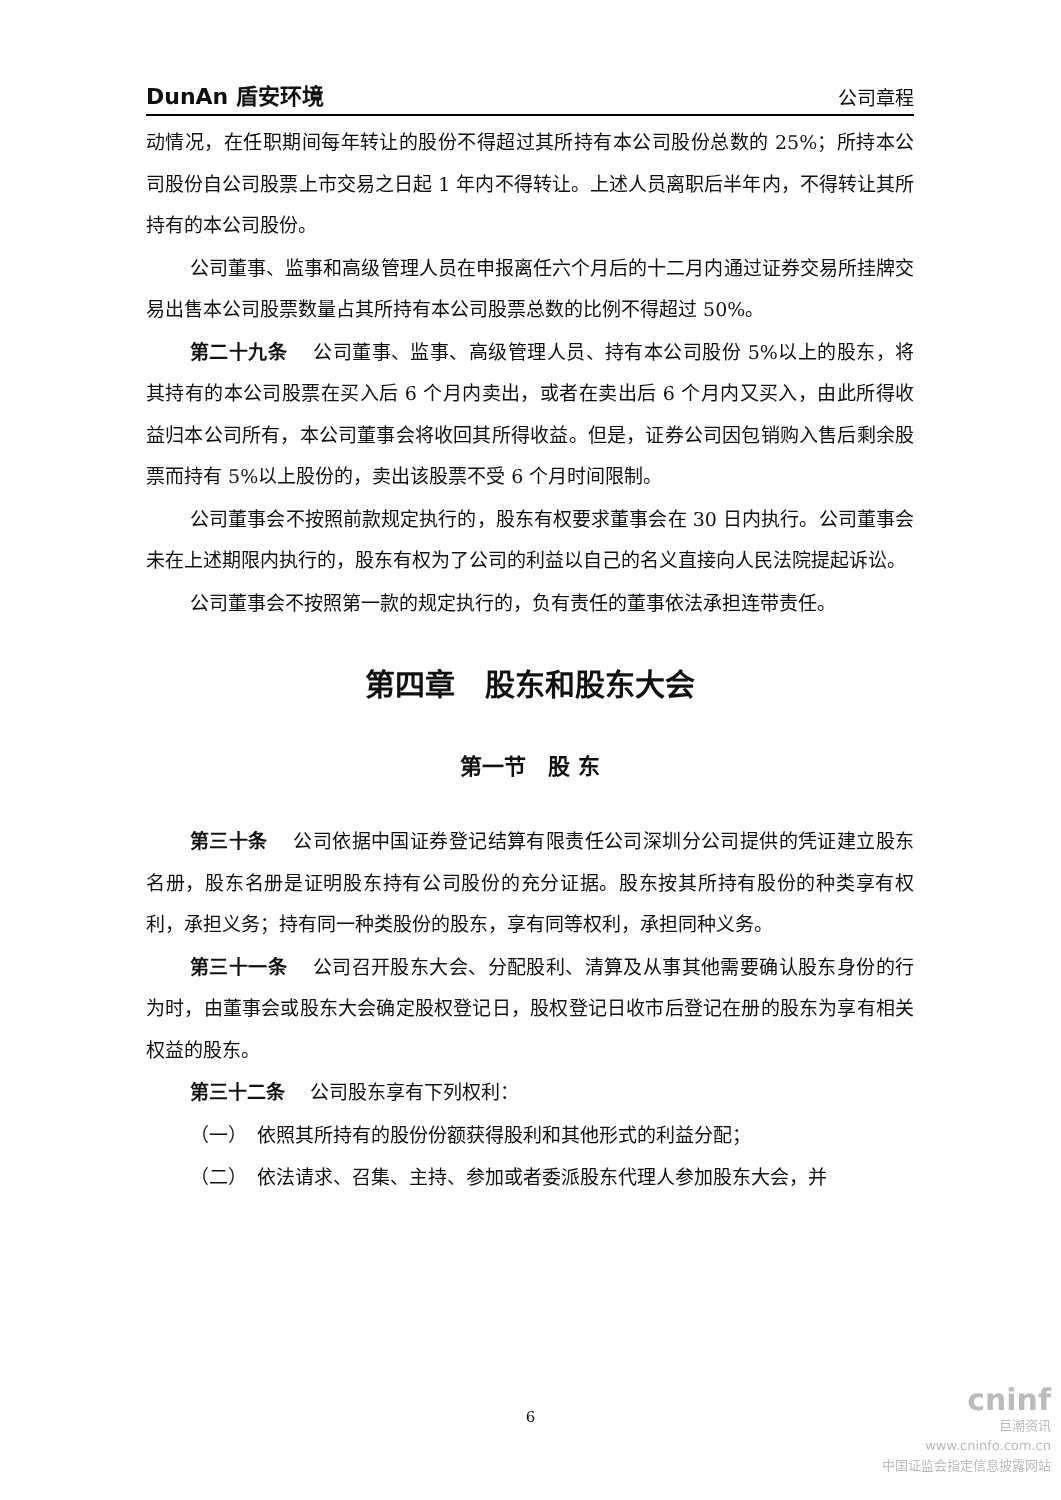DunAn 盾安环境 公司章程
动情况，在任职期间每年转让的股份不得超过其所持有本公司股份总数的 25%；所持本公司股份自公司股票上市交易之日起 1 年内不得转让。上述人员离职后半年内，不得转让其所持有的本公司股份。
公司董事、监事和高级管理人员在申报离任六个月后的十二月内通过证券交易所挂牌交易出售本公司股票数量占其所持有本公司股票总数的比例不得超过 50%。
第二十九条　 公司董事、监事、高级管理人员、持有本公司股份 5%以上的股东，将其持有的本公司股票在买入后 6 个月内卖出，或者在卖出后 6 个月内又买入，由此所得收益归本公司所有，本公司董事会将收回其所得收益。但是，证券公司因包销购入售后剩余股票而持有 5%以上股份的，卖出该股票不受 6 个月时间限制。
公司董事会不按照前款规定执行的，股东有权要求董事会在 30 日内执行。公司董事会未在上述期限内执行的，股东有权为了公司的利益以自己的名义直接向人民法院提起诉讼。
公司董事会不按照第一款的规定执行的，负有责任的董事依法承担连带责任。
第四章　股东和股东大会
第一节　股 东
第三十条　 公司依据中国证券登记结算有限责任公司深圳分公司提供的凭证建立股东名册，股东名册是证明股东持有公司股份的充分证据。股东按其所持有股份的种类享有权利，承担义务；持有同一种类股份的股东，享有同等权利，承担同种义务。
第三十一条　 公司召开股东大会、分配股利、清算及从事其他需要确认股东身份的行为时，由董事会或股东大会确定股权登记日，股权登记日收市后登记在册的股东为享有相关权益的股东。
第三十二条　 公司股东享有下列权利：
（一）　依照其所持有的股份份额获得股利和其他形式的利益分配；
（二）　依法请求、召集、主持、参加或者委派股东代理人参加股东大会，并
6
cninf
巨潮资讯
www.cninfo.com.cn
中国证监会指定信息披露网站